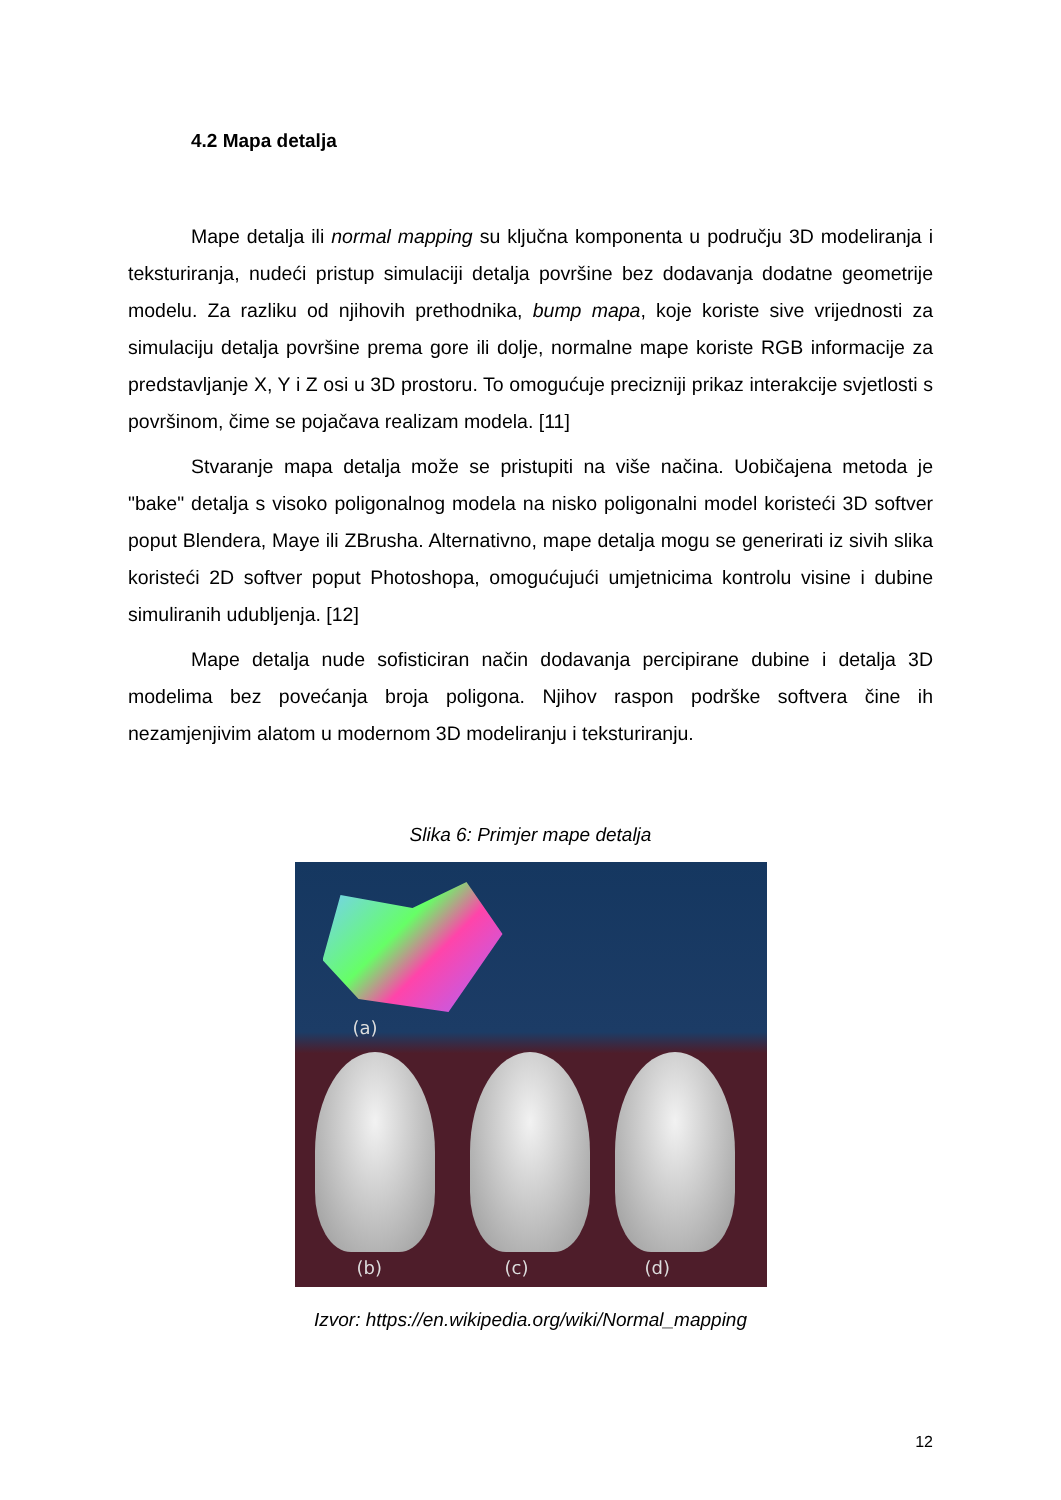4.2 Mapa detalja
Mape detalja ili normal mapping su ključna komponenta u području 3D modeliranja i teksturiranja, nudeći pristup simulaciji detalja površine bez dodavanja dodatne geometrije modelu. Za razliku od njihovih prethodnika, bump mapa, koje koriste sive vrijednosti za simulaciju detalja površine prema gore ili dolje, normalne mape koriste RGB informacije za predstavljanje X, Y i Z osi u 3D prostoru. To omogućuje precizniji prikaz interakcije svjetlosti s površinom, čime se pojačava realizam modela. [11]
Stvaranje mapa detalja može se pristupiti na više načina. Uobičajena metoda je "bake" detalja s visoko poligonalnog modela na nisko poligonalni model koristeći 3D softver poput Blendera, Maye ili ZBrusha. Alternativno, mape detalja mogu se generirati iz sivih slika koristeći 2D softver poput Photoshopa, omogućujući umjetnicima kontrolu visine i dubine simuliranih udubljenja. [12]
Mape detalja nude sofisticiran način dodavanja percipirane dubine i detalja 3D modelima bez povećanja broja poligona. Njihov raspon podrške softvera čine ih nezamjenjivim alatom u modernom 3D modeliranju i teksturiranju.
Slika 6: Primjer mape detalja
(a)
(b) (c) (d)
Izvor: https://en.wikipedia.org/wiki/Normal_mapping
12